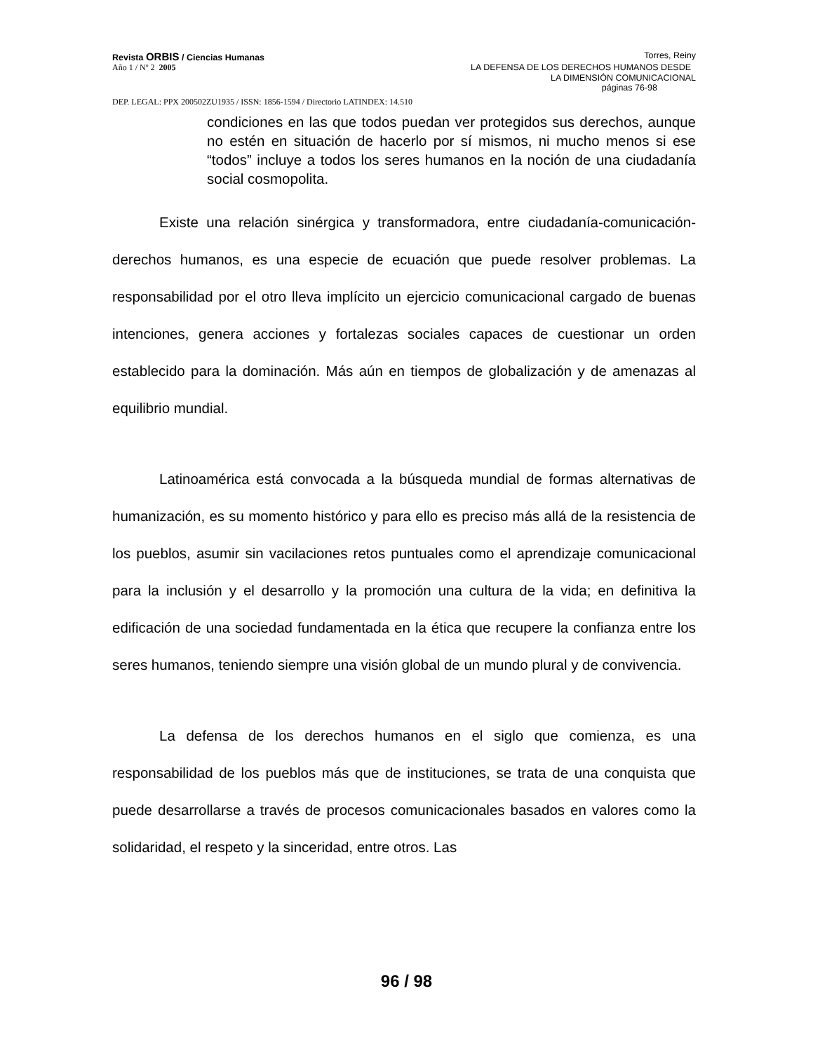Revista ORBIS / Ciencias Humanas Torres, Reiny
Año 1 / Nº 2 2005 LA DEFENSA DE LOS DERECHOS HUMANOS DESDE
LA DIMENSIÓN COMUNICACIONAL
páginas 76-98
DEP. LEGAL: PPX 200502ZU1935 / ISSN: 1856-1594 / Directorio LATINDEX: 14.510
condiciones en las que todos puedan ver protegidos sus derechos, aunque no estén en situación de hacerlo por sí mismos, ni mucho menos si ese “todos” incluye a todos los seres humanos en la noción de una ciudadanía social cosmopolita.
Existe una relación sinérgica y transformadora, entre ciudadanía-comunicación-derechos humanos, es una especie de ecuación que puede resolver problemas. La responsabilidad por el otro lleva implícito un ejercicio comunicacional cargado de buenas intenciones, genera acciones y fortalezas sociales capaces de cuestionar un orden establecido para la dominación. Más aún en tiempos de globalización y de amenazas al equilibrio mundial.
Latinoamérica está convocada a la búsqueda mundial de formas alternativas de humanización, es su momento histórico y para ello es preciso más allá de la resistencia de los pueblos, asumir sin vacilaciones retos puntuales como el aprendizaje comunicacional para la inclusión y el desarrollo y la promoción una cultura de la vida; en definitiva la edificación de una sociedad fundamentada en la ética que recupere la confianza entre los seres humanos, teniendo siempre una visión global de un mundo plural y de convivencia.
La defensa de los derechos humanos en el siglo que comienza, es una responsabilidad de los pueblos más que de instituciones, se trata de una conquista que puede desarrollarse a través de procesos comunicacionales basados en valores como la solidaridad, el respeto y la sinceridad, entre otros. Las
96 / 98